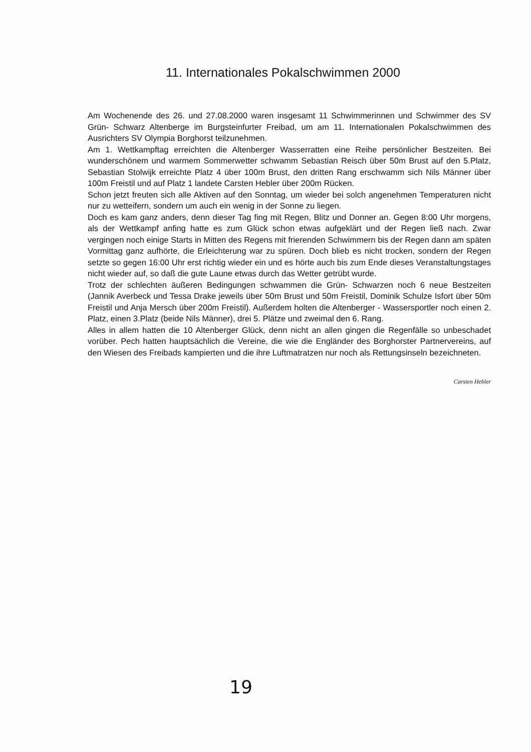11. Internationales Pokalschwimmen 2000
Am Wochenende des 26. und 27.08.2000 waren insgesamt 11 Schwimmerinnen und Schwimmer des SV Grün- Schwarz Altenberge im Burgsteinfurter Freibad, um am 11. Internationalen Pokalschwimmen des Ausrichters SV Olympia Borghorst teilzunehmen.
Am 1. Wettkampftag erreichten die Altenberger Wasserratten eine Reihe persönlicher Bestzeiten. Bei wunderschönem und warmem Sommerwetter schwamm Sebastian Reisch über 50m Brust auf den 5.Platz, Sebastian Stolwijk erreichte Platz 4 über 100m Brust, den dritten Rang erschwamm sich Nils Männer über 100m Freistil und auf Platz 1 landete Carsten Hebler über 200m Rücken.
Schon jetzt freuten sich alle Aktiven auf den Sonntag, um wieder bei solch angenehmen Temperaturen nicht nur zu wetteifern, sondern um auch ein wenig in der Sonne zu liegen.
Doch es kam ganz anders, denn dieser Tag fing mit Regen, Blitz und Donner an. Gegen 8:00 Uhr morgens, als der Wettkampf anfing hatte es zum Glück schon etwas aufgeklärt und der Regen ließ nach. Zwar vergingen noch einige Starts in Mitten des Regens mit frierenden Schwimmern bis der Regen dann am späten Vormittag ganz aufhörte, die Erleichterung war zu spüren. Doch blieb es nicht trocken, sondern der Regen setzte so gegen 16:00 Uhr erst richtig wieder ein und es hörte auch bis zum Ende dieses Veranstaltungstages nicht wieder auf, so daß die gute Laune etwas durch das Wetter getrübt wurde.
Trotz der schlechten äußeren Bedingungen schwammen die Grün- Schwarzen noch 6 neue Bestzeiten (Jannik Averbeck und Tessa Drake jeweils über 50m Brust und 50m Freistil, Dominik Schulze Isfort über 50m Freistil und Anja Mersch über 200m Freistil). Außerdem holten die Altenberger - Wassersportler noch einen 2. Platz, einen 3.Platz (beide Nils Männer), drei 5. Plätze und zweimal den 6. Rang.
Alles in allem hatten die 10 Altenberger Glück, denn nicht an allen gingen die Regenfälle so unbeschadet vorüber. Pech hatten hauptsächlich die Vereine, die wie die Engländer des Borghorster Partnervereins, auf den Wiesen des Freibads kampierten und die ihre Luftmatratzen nur noch als Rettungsinseln bezeichneten.
Carsten Hebler
19